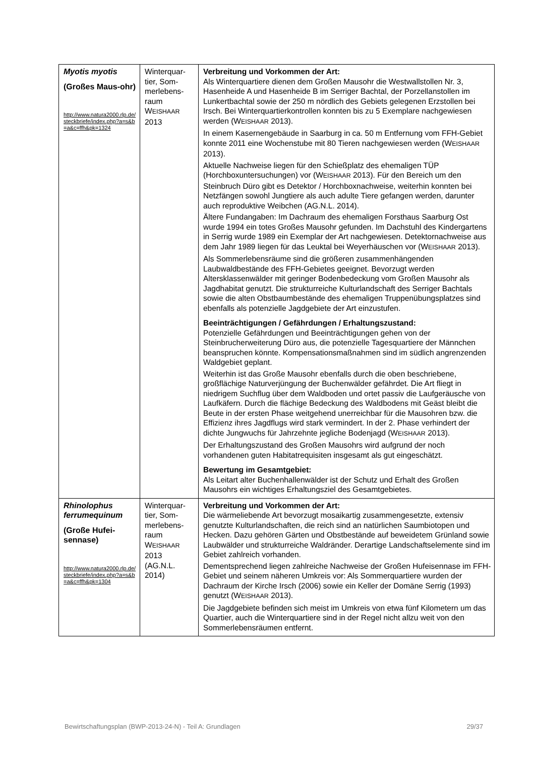| Myotis myotis (Großes Maus-ohr) http://www.natura2000.rlp.de/steckbriefe/index.php?a=s&b=a&c=ffh&pk=1324 | Winterquar-tier, Som-merlebens-raum W EISHAAR 2013 | Verbreitung und Vorkommen der Art: Als Winterquartiere dienen dem Großen Mausohr die Westwallstollen Nr. 3, Hasenheide A und Hasenheide B im Serriger Bachtal, der Porzellanstollen im Lunkertbachtal sowie der 250 m nördlich des Gebiets gelegenen Erzstollen bei Irsch. Bei Winterquartierkontrollen konnten bis zu 5 Exemplare nachgewiesen werden (W EISHAAR 2013). In einem Kasernengebäude in Saarburg in ca. 50 m Entfernung vom FFH-Gebiet konnte 2011 eine Wochenstube mit 80 Tieren nachgewiesen werden (W EISHAAR 2013). Aktuelle Nachweise liegen für den Schießplatz des ehemaligen TÜP (Horchboxuntersuchungen) vor (W EISHAAR 2013). Für den Bereich um den Steinbruch Düro gibt es Detektor / Horchboxnachweise, weiterhin konnten bei Netzfängen sowohl Jungtiere als auch adulte Tiere gefangen werden, darunter auch reproduktive Weibchen (AG.N.L. 2014). Ältere Fundangaben: Im Dachraum des ehemaligen Forsthaus Saarburg Ost wurde 1994 ein totes Großes Mausohr gefunden. Im Dachstuhl des Kindergartens in Serrig wurde 1989 ein Exemplar der Art nachgewiesen. Detektornachweise aus dem Jahr 1989 liegen für das Leuktal bei Weyerhäuschen vor (W EISHAAR 2013). Als Sommerlebensräume sind die größeren zusammenhängenden Laubwaldbestände des FFH-Gebietes geeignet. Bevorzugt werden Altersklassenwälder mit geringer Bodenbedeckung vom Großen Mausohr als Jagdhabitat genutzt. Die strukturreiche Kulturlandschaft des Serriger Bachtals sowie die alten Obstbaumbestände des ehemaligen Truppenübungsplatzes sind ebenfalls als potenzielle Jagdgebiete der Art einzustufen. Beeinträchtigungen / Gefährdungen / Erhaltungszustand: Potenzielle Gefährdungen und Beeinträchtigungen gehen von der Steinbrucherweiterung Düro aus, die potenzielle Tagesquartiere der Männchen beanspruchen könnte. Kompensationsmaßnahmen sind im südlich angrenzenden Waldgebiet geplant. Weiterhin ist das Große Mausohr ebenfalls durch die oben beschriebene, großflächige Naturverjüngung der Buchenwälder gefährdet. Die Art fliegt in niedrigem Suchflug über dem Waldboden und ortet passiv die Laufgeräusche von Laufkäfern. Durch die flächige Bedeckung des Waldbodens mit Geäst bleibt die Beute in der ersten Phase weitgehend unerreichbar für die Mausohren bzw. die Effizienz ihres Jagdflugs wird stark vermindert. In der 2. Phase verhindert der dichte Jungwuchs für Jahrzehnte jegliche Bodenjagd (W EISHAAR 2013). Der Erhaltungszustand des Großen Mausohrs wird aufgrund der noch vorhandenen guten Habitatrequisiten insgesamt als gut eingeschätzt. Bewertung im Gesamtgebiet: Als Leitart alter Buchenhallenwälder ist der Schutz und Erhalt des Großen Mausohrs ein wichtiges Erhaltungsziel des Gesamtgebietes. |
| Rhinolophus ferrumequinum (Große Hufei-sennase) http://www.natura2000.rlp.de/steckbriefe/index.php?a=s&b=a&c=ffh&pk=1304 | Winterquar-tier, Som-merlebens-raum W EISHAAR 2013 (AG.N.L. 2014) | Verbreitung und Vorkommen der Art: Die wärmeliebende Art bevorzugt mosaikartig zusammengesetzte, extensiv genutzte Kulturlandschaften, die reich sind an natürlichen Saumbiotopen und Hecken. Dazu gehören Gärten und Obstbestände auf beweidetem Grünland sowie Laubwälder und strukturreiche Waldränder. Derartige Landschaftselemente sind im Gebiet zahlreich vorhanden. Dementsprechend liegen zahlreiche Nachweise der Großen Hufeisennase im FFH-Gebiet und seinem näheren Umkreis vor: Als Sommerquartiere wurden der Dachraum der Kirche Irsch (2006) sowie ein Keller der Domäne Serrig (1993) genutzt (W EISHAAR 2013). Die Jagdgebiete befinden sich meist im Umkreis von etwa fünf Kilometern um das Quartier, auch die Winterquartiere sind in der Regel nicht allzu weit von den Sommerlebensräumen entfernt. |
Bewirtschaftungsplan (BWP-2013-24-N) - Teil A: Grundlagen 29/37